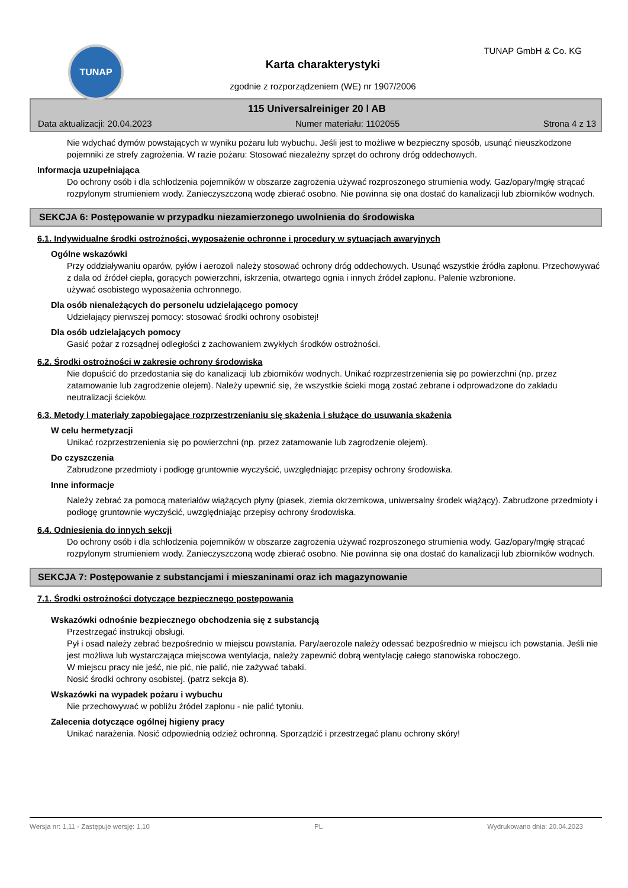TUNAP TUNAP GmbH & Co. KG
Karta charakterystyki
zgodnie z rozporządzeniem (WE) nr 1907/2006
115 Universalreiniger 20 l AB
Data aktualizacji: 20.04.2023 Numer materiału: 1102055 Strona 4 z 13
Nie wdychać dymów powstających w wyniku pożaru lub wybuchu. Jeśli jest to możliwe w bezpieczny sposób, usunąć nieuszkodzone pojemniki ze strefy zagrożenia. W razie pożaru: Stosować niezależny sprzęt do ochrony dróg oddechowych.
Informacja uzupełniająca
Do ochrony osób i dla schłodzenia pojemników w obszarze zagrożenia używać rozproszonego strumienia wody. Gaz/opary/mgłę strącać rozpylonym strumieniem wody. Zanieczyszczoną wodę zbierać osobno. Nie powinna się ona dostać do kanalizacji lub zbiorników wodnych.
SEKCJA 6: Postępowanie w przypadku niezamierzonego uwolnienia do środowiska
6.1. Indywidualne środki ostrożności, wyposażenie ochronne i procedury w sytuacjach awaryjnych
Ogólne wskazówki
Przy oddziaływaniu oparów, pyłów i aerozoli należy stosować ochrony dróg oddechowych. Usunąć wszystkie źródła zapłonu. Przechowywać z dala od źródeł ciepła, gorących powierzchni, iskrzenia, otwartego ognia i innych źródeł zapłonu. Palenie wzbronione.
używać osobistego wyposażenia ochronnego.
Dla osób nienależących do personelu udzielającego pomocy
Udzielający pierwszej pomocy: stosować środki ochrony osobistej!
Dla osób udzielających pomocy
Gasić pożar z rozsądnej odległości z zachowaniem zwykłych środków ostrożności.
6.2. Środki ostrożności w zakresie ochrony środowiska
Nie dopuścić do przedostania się do kanalizacji lub zbiorników wodnych. Unikać rozprzestrzenienia się po powierzchni (np. przez zatamowanie lub zagrodzenie olejem). Należy upewnić się, że wszystkie ścieki mogą zostać zebrane i odprowadzone do zakładu neutralizacji ścieków.
6.3. Metody i materiały zapobiegające rozprzestrzenianiu się skażenia i służące do usuwania skażenia
W celu hermetyzacji
Unikać rozprzestrzenienia się po powierzchni (np. przez zatamowanie lub zagrodzenie olejem).
Do czyszczenia
Zabrudzone przedmioty i podłogę gruntownie wyczyścić, uwzględniając przepisy ochrony środowiska.
Inne informacje
Należy zebrać za pomocą materiałów wiążących płyny (piasek, ziemia okrzemkowa, uniwersalny środek wiążący). Zabrudzone przedmioty i podłogę gruntownie wyczyścić, uwzględniając przepisy ochrony środowiska.
6.4. Odniesienia do innych sekcji
Do ochrony osób i dla schłodzenia pojemników w obszarze zagrożenia używać rozproszonego strumienia wody. Gaz/opary/mgłę strącać rozpylonym strumieniem wody. Zanieczyszczoną wodę zbierać osobno. Nie powinna się ona dostać do kanalizacji lub zbiorników wodnych.
SEKCJA 7: Postępowanie z substancjami i mieszaninami oraz ich magazynowanie
7.1. Środki ostrożności dotyczące bezpiecznego postępowania
Wskazówki odnośnie bezpiecznego obchodzenia się z substancją
Przestrzegać instrukcji obsługi.
Pył i osad należy zebrać bezpośrednio w miejscu powstania. Pary/aerozole należy odessać bezpośrednio w miejscu ich powstania. Jeśli nie jest możliwa lub wystarczająca miejscowa wentylacja, należy zapewnić dobrą wentylację całego stanowiska roboczego.
W miejscu pracy nie jeść, nie pić, nie palić, nie zażywać tabaki.
Nosić środki ochrony osobistej. (patrz sekcja 8).
Wskazówki na wypadek pożaru i wybuchu
Nie przechowywać w pobliżu źródeł zapłonu - nie palić tytoniu.
Zalecenia dotyczące ogólnej higieny pracy
Unikać narażenia. Nosić odpowiednią odzież ochronną. Sporządzić i przestrzegać planu ochrony skóry!
Wersja nr: 1,11 - Zastępuje wersję: 1,10 PL Wydrukowano dnia: 20.04.2023